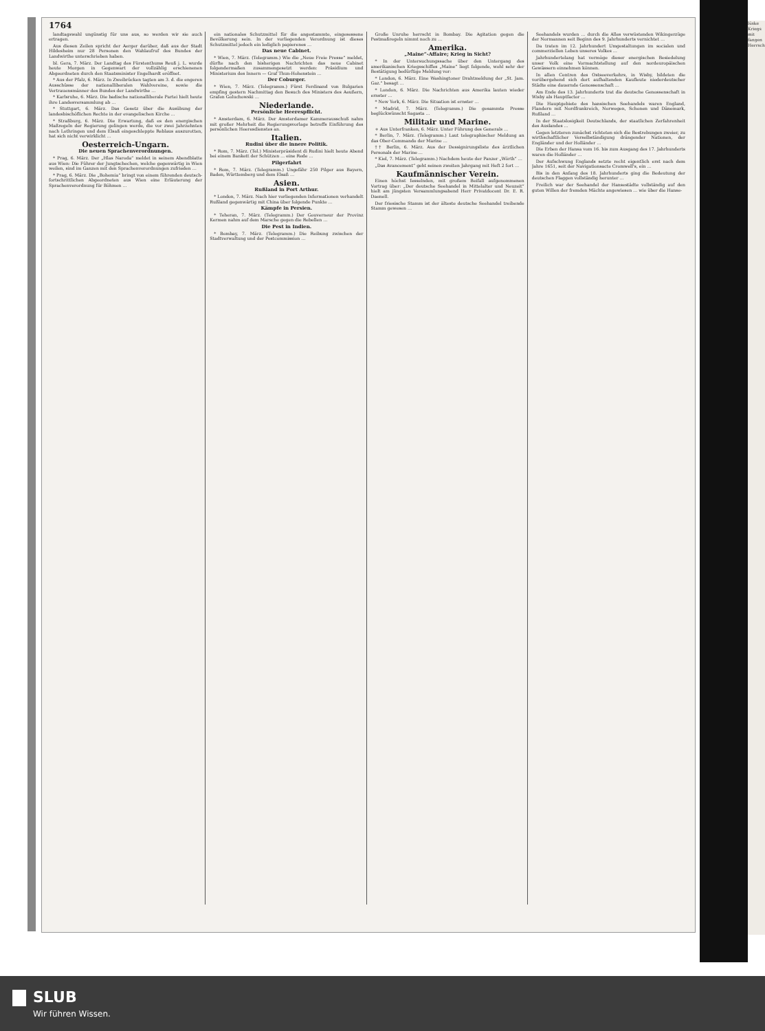1764
landtagswahl ungünstig für uns aus, so werden wir sie auch ertragen.
Aus diesen Zeilen spricht der Aerger darüber, daß aus der Stadt Hildesheim nur 28 Personen den Wahlaufruf des Bundes der Landwirthe unterschrieben haben.
bl. Gera, 7. März. Der Landtag des Fürstenthums Reuß j. L. wurde heute Morgen in Gegenwart der vollzählig erschienenen Abgeordneten durch den Staatsminister Engelhardt eröffnet.
* Aus der Pfalz, 6. März. In Zweibrücken tagten am 3. d. die engeren Ausschüsse der nationalliberalen Wahlvereine, sowie die Vertrauensmänner des Bundes der Landwirthe …
* Karlsruhe, 6. März. Die badische nationalliberale Partei hielt heute ihre Landesversammlung ab …
* Stuttgart, 6. März. Das Gesetz über die Ausübung der landesbischöflichen Rechte in der evangelischen Kirche …
* Straßburg, 6. März. Die Erwartung, daß es den energischen Maßregeln der Regierung gelingen werde, die vor zwei Jahrzehnten nach Lothringen und dem Elsaß eingeschleppte Reblaus auszurotten, hat sich nicht verwirklicht …
Oesterreich-Ungarn.
Die neuen Sprachenverordnungen.
* Prag, 6. März. Der „Hlas Naroda“ meldet in seinem Abendblatte aus Wien: Die Führer der Jungtschechen, welche gegenwärtig in Wien weilen, sind im Ganzen mit den Sprachenverordnungen zufrieden …
* Prag, 6. März. Die „Bohemia“ bringt von einem führenden deutsch-fortschrittlichen Abgeordneten aus Wien eine Erläuterung der Sprachenverordnung für Böhmen …
ein nationales Schutzmittel für die angestammte, eingesessene Bevölkerung sein. In der vorliegenden Verordnung ist dieses Schutzmittel jedoch ein lediglich papierenes …
Das neue Cabinet.
* Wien, 7. März. (Telegramm.) Wie die „Neue Freie Presse“ meldet, dürfte nach den bisherigen Nachrichten das neue Cabinet folgendermaßen zusammengesetzt werden: Präsidium und Ministerium des Innern — Graf Thun-Hohenstein …
Der Coburger.
* Wien, 7. März. (Telegramm.) Fürst Ferdinand von Bulgarien empfing gestern Nachmittag den Besuch des Ministers des Aeußern, Grafen Goluchowski …
Niederlande.
Persönliche Heerespflicht.
* Amsterdam, 6. März. Der Amsterdamer Kammerausschuß nahm mit großer Mehrheit die Regierungsvorlage betreffs Einführung des persönlichen Heeresdienstes an.
Italien.
Rudini über die innere Politik.
* Rom, 7. März. (Tel.) Ministerpräsident di Rudini hielt heute Abend bei einem Bankett der Schützen … eine Rede …
Pilgerfahrt
* Rom, 7. März. (Telegramm.) Ungefähr 250 Pilger aus Bayern, Baden, Württemberg und dem Elsaß …
Asien.
Rußland in Port Arthur.
* London, 7. März. Nach hier vorliegenden Informationen verhandelt Rußland gegenwärtig mit China über folgende Punkte …
Kämpfe in Persien.
* Teheran, 7. März. (Telegramm.) Der Gouverneur der Provinz Kermen nahm auf dem Marsche gegen die Rebellen …
Die Pest in Indien.
* Bombay, 7. März. (Telegramm.) Die Reibung zwischen der Stadtverwaltung und der Pestcommission …
Große Unruhe herrscht in Bombay. Die Agitation gegen die Pestmaßregeln nimmt noch zu …
Amerika.
„Maine“-Affaire; Krieg in Sicht?
* In der Untersuchungssache über den Untergang des amerikanischen Kriegsschiffes „Maine“ liegt folgende, wohl sehr der Bestätigung bedürftige Meldung vor:
* London, 6. März. Eine Washingtoner Drahtmeldung der „St. Jam. Gaz.“ besagt …
* London, 6. März. Die Nachrichten aus Amerika lauten wieder ernster …
* New York, 6. März. Die Situation ist ernster …
* Madrid, 7. März. (Telegramm.) Die gesammte Presse beglückwünscht Sagasta …
Militair und Marine.
+ Aus Unterfranken, 6. März. Unter Führung des Generals …
* Berlin, 7. März. (Telegramm.) Laut telegraphischer Meldung an das Ober-Commando der Marine …
†† Berlin, 6. März. Aus der Dessignirungsliste des ärztlichen Personals der Marine …
* Kiel, 7. März. (Telegramm.) Nachdem heute der Panzer „Wörth“ …
„Das Avancement“ geht seinen zweiten Jahrgang mit Heft 2 fort …
Kaufmännischer Verein.
Einen höchst fesselnden, mit großem Beifall aufgenommenen Vortrag über: „Der deutsche Seehandel in Mittelalter und Neuzeit“ hielt am jüngsten Versammlungsabend Herr Privatdocent Dr. E. R. Daenell.
Der friesische Stamm ist der älteste deutsche Seehandel treibende Stamm gewesen …
Seehandels wurden … durch die Alles verwüstenden Wikingerzüge der Normannen seit Beginn des 9. Jahrhunderts vernichtet …
Da traten im 12. Jahrhundert Umgestaltungen im socialen und commerziellen Leben unseres Volkes …
Jahrhundertelang hat vermöge dieser energischen Besiedelung unser Volk eine Vormachtstellung auf den nordeuropäischen Gewässern einnehmen können.
In allen Centren des Ostseeverkehrs, in Wisby, bildeten die vorübergehend sich dort aufhaltenden Kaufleute niederdeutscher Städte eine dauernde Genossenschaft …
Am Ende des 13. Jahrhunderts trat die deutsche Genossenschaft in Wisby als Hauptfactor …
Die Hauptgebiete des hansischen Seehandels waren England, Flandern mit Nordfrankreich, Norwegen, Schonen und Dänemark, Rußland …
In der Staatslosigkeit Deutschlands, der staatlichen Zerfahrenheit des Auslandes …
Gegen letzteren zunächst richteten sich die Bestrebungen zweier, zu wirthschaftlicher Verselbständigung drängender Nationen, der Engländer und der Holländer …
Die Erben der Hansa vom 16. bis zum Ausgang des 17. Jahrhunderts waren die Holländer …
Der Aufschwung Englands setzte recht eigentlich erst nach dem Jahre 1651, seit der Navigationsacte Cromwell's, ein …
Bis in den Anfang des 18. Jahrhunderts ging die Bedeutung der deutschen Flaggen vollständig herunter …
Freilich war der Seehandel der Hansestädte vollständig auf den guten Willen der fremden Mächte angewiesen … wie über die Hanse-
lüske Kriegs mit fangen Herrsch
SLUB
Wir führen Wissen.